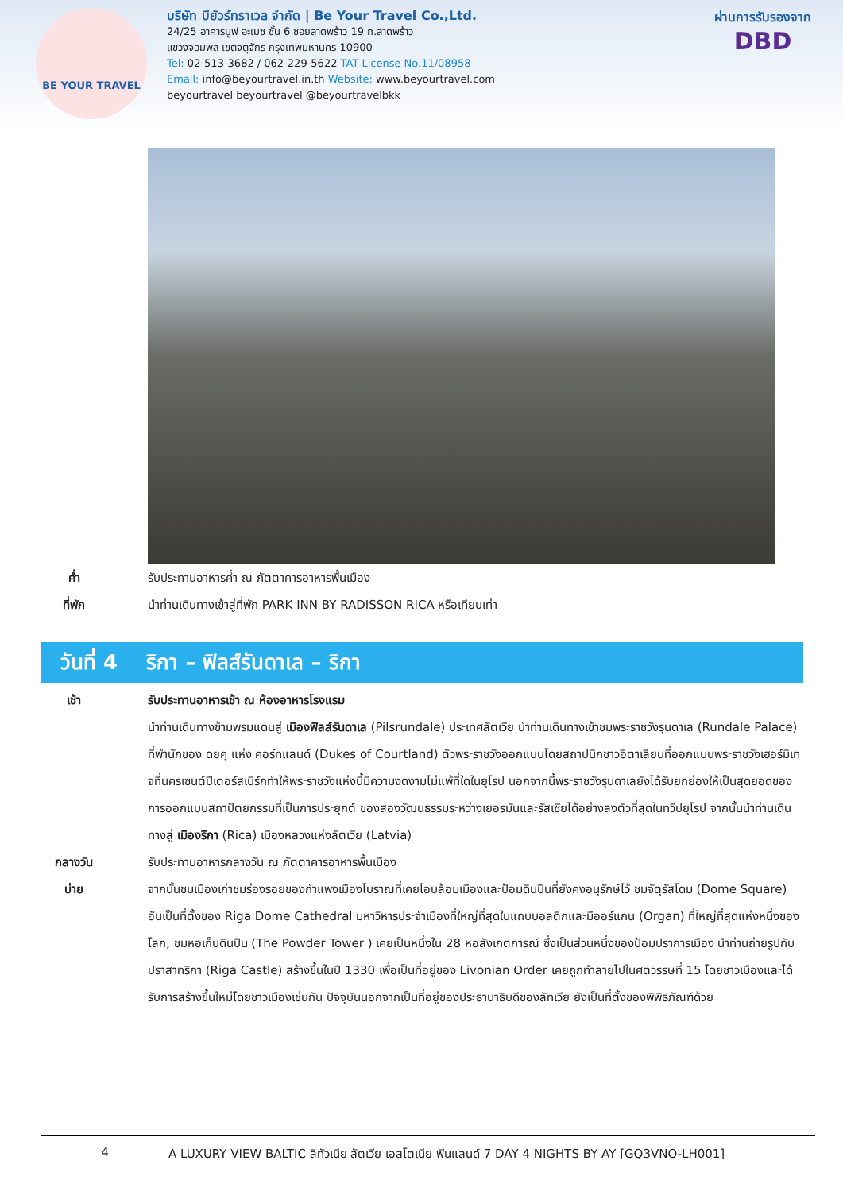BE YOUR TRAVEL
บริษัท บียัวร์ทราเวล จำกัด | Be Your Travel Co.,Ltd.
24/25 อาคารมูฟ อะเมซ ชั้น 6 ซอยลาดพร้าว 19 ถ.ลาดพร้าว
แขวงจอมพล เขตจตุจักร กรุงเทพมหานคร 10900
Tel: 02-513-3682 / 062-229-5622 TAT License No.11/08958
Email: info@beyourtravel.in.th Website: www.beyourtravel.com
beyourtravel beyourtravel @beyourtravelbkk
ผ่านการรับรองจาก
DBD
ค่ำ รับประทานอาหารค่ำ ณ ภัตตาคารอาหารพื้นเมือง
ที่พัก นำท่านเดินทางเข้าสู่ที่พัก PARK INN BY RADISSON RICA หรือเทียบเท่า
วันที่ 4 ริกา – ฟิลส์รันดาเล – ริกา
เช้า รับประทานอาหารเช้า ณ ห้องอาหารโรงแรม
นำท่านเดินทางข้ามพรมแดนสู่ เมืองฟิลส์รันดาเล (Pilsrundale) ประเทศลัตเวีย นำท่านเดินทางเข้าชมพระราชวังรุนดาเล (Rundale Palace) ที่พำนักของ ดยคุ แห่ง คอร์ทแลนด์ (Dukes of Courtland) ตัวพระราชวังออกแบบโดยสถาปนิกชาวอิตาเลียนที่ออกแบบพระราชวังเฮอร์มิเทจที่นครเซนต์ปีเตอร์สเบิร์กทำให้พระราชวังแห่งนี้มีความงดงามไม่แพ้ที่ใดในยุโรป นอกจากนี้พระราชวังรุนดาเลยังได้รับยกย่องให้เป็นสุดยอดของการออกแบบสถาปัตยกรรมที่เป็นการประยุกต์ ของสองวัฒนธรรมระหว่างเยอรมันและรัสเซียได้อย่างลงตัวที่สุดในทวีปยุโรป จากนั้นนำท่านเดินทางสู่ เมืองริกา (Rica) เมืองหลวงแห่งลัตเวีย (Latvia)
กลางวัน รับประทานอาหารกลางวัน ณ ภัตตาคารอาหารพื้นเมือง
บ่าย จากนั้นชมเมืองเก่าชมร่องรอยของกำแพงเมืองโบราณที่เคยโอบล้อมเมืองและป้อมดินปืนที่ยังคงอนุรักษ์ไว้ ชมจัตุรัสโดม (Dome Square) อันเป็นที่ตั้งของ Riga Dome Cathedral มหาวิหารประจำเมืองที่ใหญ่ที่สุดในแถบบอลติกและมีออร์แกน (Organ) ที่ใหญ่ที่สุดแห่งหนึ่งของโลก, ชมหอเก็บดินปืน (The Powder Tower ) เคยเป็นหนึ่งใน 28 หอสังเกตการณ์ ซึ่งเป็นส่วนหนึ่งของป้อมปราการเมือง นำท่านถ่ายรูปกับปราสาทริกา (Riga Castle) สร้างขึ้นในปี 1330 เพื่อเป็นที่อยู่ของ Livonian Order เคยถูกทำลายไปในศตวรรษที่ 15 โดยชาวเมืองและได้รับการสร้างขึ้นใหม่โดยชาวเมืองเช่นกัน ปัจจุบันนอกจากเป็นที่อยู่ของประธานาธิบดีของลัทเวีย ยังเป็นที่ตั้งของพิพิธภัณฑ์ด้วย
4 A LUXURY VIEW BALTIC ลิทัวเนีย ลัตเวีย เอสโตเนีย ฟินแลนด์ 7 DAY 4 NIGHTS BY AY [GQ3VNO-LH001]